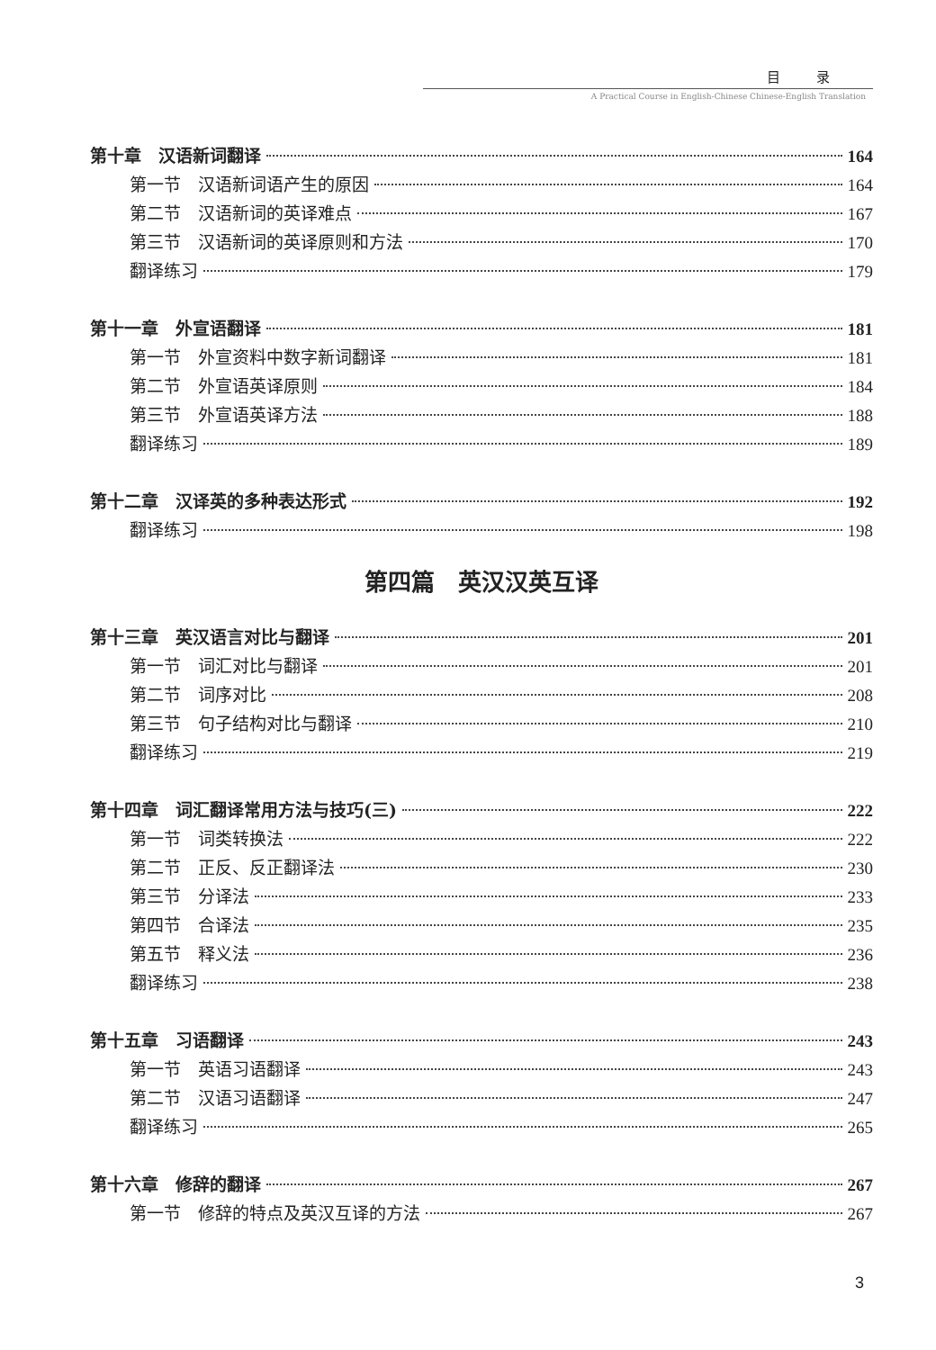目录
A Practical Course in English-Chinese Chinese-English Translation
第十章　汉语新词翻译 164
第一节　汉语新词语产生的原因 164
第二节　汉语新词的英译难点 167
第三节　汉语新词的英译原则和方法 170
翻译练习 179
第十一章　外宣语翻译 181
第一节　外宣资料中数字新词翻译 181
第二节　外宣语英译原则 184
第三节　外宣语英译方法 188
翻译练习 189
第十二章　汉译英的多种表达形式 192
翻译练习 198
第四篇　英汉汉英互译
第十三章　英汉语言对比与翻译 201
第一节　词汇对比与翻译 201
第二节　词序对比 208
第三节　句子结构对比与翻译 210
翻译练习 219
第十四章　词汇翻译常用方法与技巧(三) 222
第一节　词类转换法 222
第二节　正反、反正翻译法 230
第三节　分译法 233
第四节　合译法 235
第五节　释义法 236
翻译练习 238
第十五章　习语翻译 243
第一节　英语习语翻译 243
第二节　汉语习语翻译 247
翻译练习 265
第十六章　修辞的翻译 267
第一节　修辞的特点及英汉互译的方法 267
3